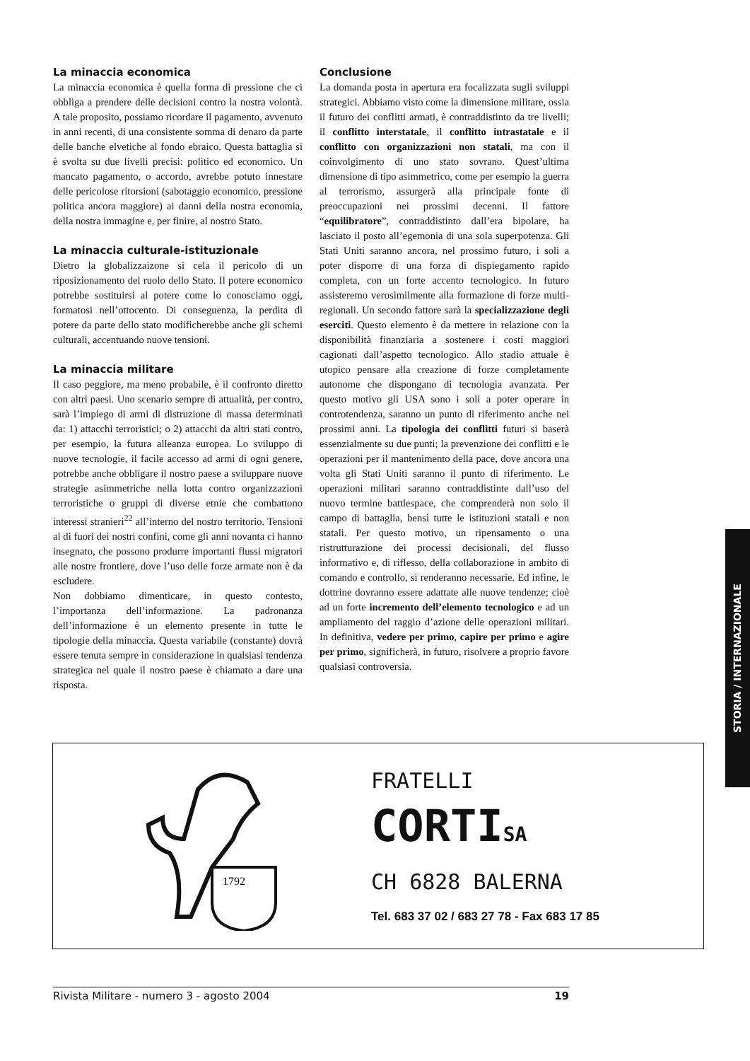La minaccia economica
La minaccia economica è quella forma di pressione che ci obbliga a prendere delle decisioni contro la nostra volontà. A tale proposito, possiamo ricordare il pagamento, avvenuto in anni recenti, di una consistente somma di denaro da parte delle banche elvetiche al fondo ebraico. Questa battaglia si è svolta su due livelli precisi: politico ed economico. Un mancato pagamento, o accordo, avrebbe potuto innestare delle pericolose ritorsioni (sabotaggio economico, pressione politica ancora maggiore) ai danni della nostra economia, della nostra immagine e, per finire, al nostro Stato.
La minaccia culturale-istituzionale
Dietro la globalizzaizone si cela il pericolo di un riposizionamento del ruolo dello Stato. Il potere economico potrebbe sostituirsi al potere come lo conosciamo oggi, formatosi nell’ottocento. Di conseguenza, la perdita di potere da parte dello stato modificherebbe anche gli schemi culturali, accentuando nuove tensioni.
La minaccia militare
Il caso peggiore, ma meno probabile, è il confronto diretto con altri paesi. Uno scenario sempre di attualità, per contro, sarà l’impiego di armi di distruzione di massa determinati da: 1) attacchi terroristici; o 2) attacchi da altri stati contro, per esempio, la futura alleanza europea. Lo sviluppo di nuove tecnologie, il facile accesso ad armi di ogni genere, potrebbe anche obbligare il nostro paese a sviluppare nuove strategie asimmetriche nella lotta contro organizzazioni terroristiche o gruppi di diverse etnie che combattono interessi stranieri<sup>22</sup> all’interno del nostro territorio. Tensioni al di fuori dei nostri confini, come gli anni novanta ci hanno insegnato, che possono produrre importanti flussi migratori alle nostre frontiere, dove l’uso delle forze armate non è da escludere.
Non dobbiamo dimenticare, in questo contesto, l’importanza dell’informazione. La padronanza dell’informazione è un elemento presente in tutte le tipologie della minaccia. Questa variabile (constante) dovrà essere tenuta sempre in considerazione in qualsiasi tendenza strategica nel quale il nostro paese è chiamato a dare una risposta.
Conclusione
La domanda posta in apertura era focalizzata sugli sviluppi strategici. Abbiamo visto come la dimensione militare, ossia il futuro dei conflitti armati, è contraddistinto da tre livelli; il conflitto interstatale, il conflitto intrastatale e il conflitto con organizzazioni non statali, ma con il coinvolgimento di uno stato sovrano. Quest’ultima dimensione di tipo asimmetrico, come per esempio la guerra al terrorismo, assurgerà alla principale fonte di preoccupazioni nei prossimi decenni. Il fattore “equilibratore”, contraddistinto dall’era bipolare, ha lasciato il posto all’egemonia di una sola superpotenza. Gli Stati Uniti saranno ancora, nel prossimo futuro, i soli a poter disporre di una forza di dispiegamento rapido completa, con un forte accento tecnologico. In futuro assisteremo verosimilmente alla formazione di forze multi-regionali. Un secondo fattore sarà la specializzazione degli eserciti. Questo elemento è da mettere in relazione con la disponibilità finanziaria a sostenere i costi maggiori cagionati dall’aspetto tecnologico. Allo stadio attuale è utopico pensare alla creazione di forze completamente autonome che dispongano di tecnologia avanzata. Per questo motivo gli USA sono i soli a poter operare in controtendenza, saranno un punto di riferimento anche nei prossimi anni. La tipologia dei conflitti futuri si baserà essenzialmente su due punti; la prevenzione dei conflitti e le operazioni per il mantenimento della pace, dove ancora una volta gli Stati Uniti saranno il punto di riferimento. Le operazioni militari saranno contraddistinte dall’uso del nuovo termine battlespace, che comprenderà non solo il campo di battaglia, bensì tutte le istituzioni statali e non statali. Per questo motivo, un ripensamento o una ristrutturazione dei processi decisionali, del flusso informativo e, di riflesso, della collaborazione in ambito di comando e controllo, si renderanno necessarie. Ed infine, le dottrine dovranno essere adattate alle nuove tendenze; cioè ad un forte incremento dell’elemento tecnologico e ad un ampliamento del raggio d’azione delle operazioni militari. In definitiva, vedere per primo, capire per primo e agire per primo, significherà, in futuro, risolvere a proprio favore qualsiasi controversia.
STORIA / INTERNAZIONALE
1792
FRATELLI
CORTISA
CH 6828 BALERNA
Tel. 683 37 02 / 683 27 78 - Fax 683 17 85
Rivista Militare - numero 3 - agosto 2004 19